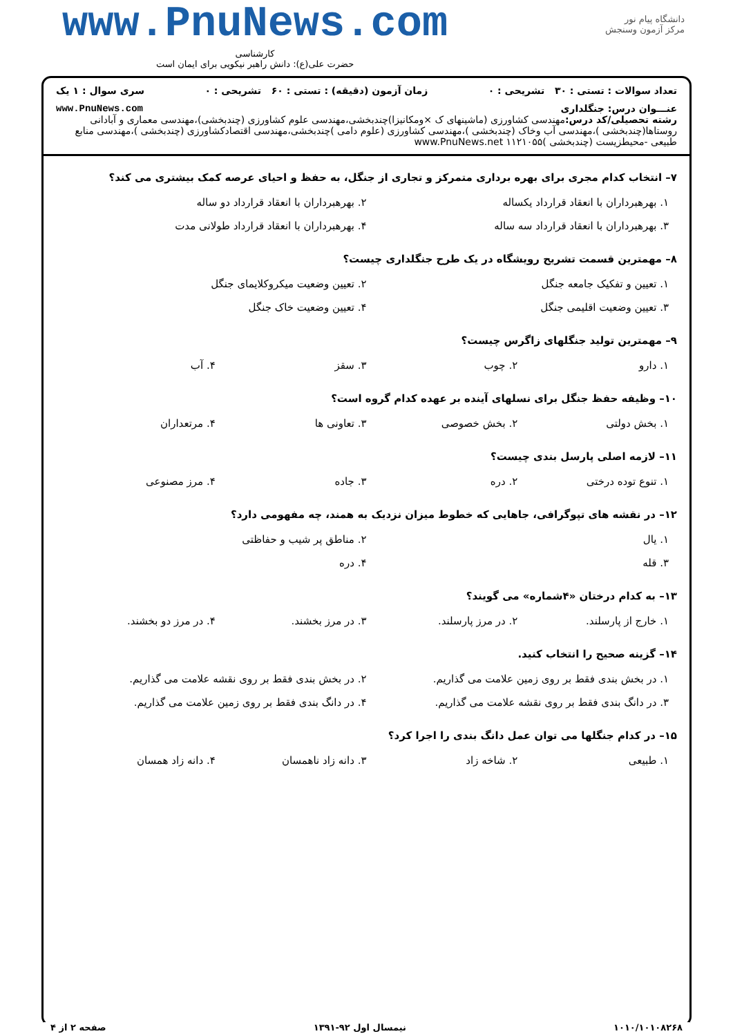دانشگاه پیام نور
مرکز آزمون وسنجش
www.PnuNews.com
کارشناسی
حضرت علی(ع): دانش راهبر نیکویی برای ایمان است
تعداد سوالات : تستی : ۳۰ تشریحی : ۰ زمان آزمون (دقیقه) : تستی : ۶۰ تشریحی : ۰ سری سوال : ۱ یک
عنـــوان درس: جنگلداری www.PnuNews.com
رشته تحصیلی/کد درس: مهندسی کشاورزی (ماشینهای ک ×ومکانیزا)چندبخشی،مهندسی علوم کشاورزی (چندبخشی)،مهندسی معماری و آبادانی روستاها(چندبخشی )،مهندسی آب وخاک (چندبخشی )،مهندسی کشاورزی (علوم دامی )چندبخشی،مهندسی اقتصادکشاورزی (چندبخشی )،مهندسی منابع طبیعی -محیطزیست (چندبخشی )۱۱۲۱۰۵۵ www.PnuNews.net
۷– انتخاب کدام مجری برای بهره برداری متمرکز و تجاری از جنگل، به حفظ و احیای عرصه کمک بیشتری می کند؟
۱. بهرهبرداران با انعقاد قرارداد یکساله
۲. بهرهبرداران با انعقاد قرارداد دو ساله
۳. بهرهبرداران با انعقاد قرارداد سه ساله
۴. بهرهبرداران با انعقاد قرارداد طولانی مدت
۸– مهمترین قسمت تشریح رویشگاه در یک طرح جنگلداری چیست؟
۱. تعیین و تفکیک جامعه جنگل ۲. تعیین وضعیت میکروکلایمای جنگل
۳. تعیین وضعیت اقلیمی جنگل ۴. تعیین وضعیت خاک جنگل
۹– مهمترین تولید جنگلهای زاگرس چیست؟
۱. دارو ۲. چوب ۳. سقز ۴. آب
۱۰– وظیفه حفظ جنگل برای نسلهای آینده بر عهده کدام گروه است؟
۱. بخش دولتی ۲. بخش خصوصی ۳. تعاونی ها ۴. مرتعداران
۱۱– لازمه اصلی پارسل بندی چیست؟
۱. تنوع توده درختی ۲. دره ۳. جاده ۴. مرز مصنوعی
۱۲– در نقشه های تپوگرافی، جاهایی که خطوط میزان نزدیک به همند، چه مفهومی دارد؟
۱. یال ۲. مناطق پر شیب و حفاظتی
۳. قله ۴. دره
۱۳– به کدام درختان «۴شماره» می گویند؟
۱. خارج از پارسلند. ۲. در مرز پارسلند. ۳. در مرز بخشند. ۴. در مرز دو بخشند.
۱۴– گزینه صحیح را انتخاب کنید.
۱. در بخش بندی فقط بر روی زمین علامت می گذاریم.
۲. در بخش بندی فقط بر روی نقشه علامت می گذاریم.
۳. در دانگ بندی فقط بر روی نقشه علامت می گذاریم.
۴. در دانگ بندی فقط بر روی زمین علامت می گذاریم.
۱۵– در کدام جنگلها می توان عمل دانگ بندی را اجرا کرد؟
۱. طبیعی ۲. شاخه زاد ۳. دانه زاد ناهمسان ۴. دانه زاد همسان
۱۰۱۰/۱۰۱۰۸۲۶۸ نیمسال اول ۹۲-۱۳۹۱ صفحه ۲ از ۴